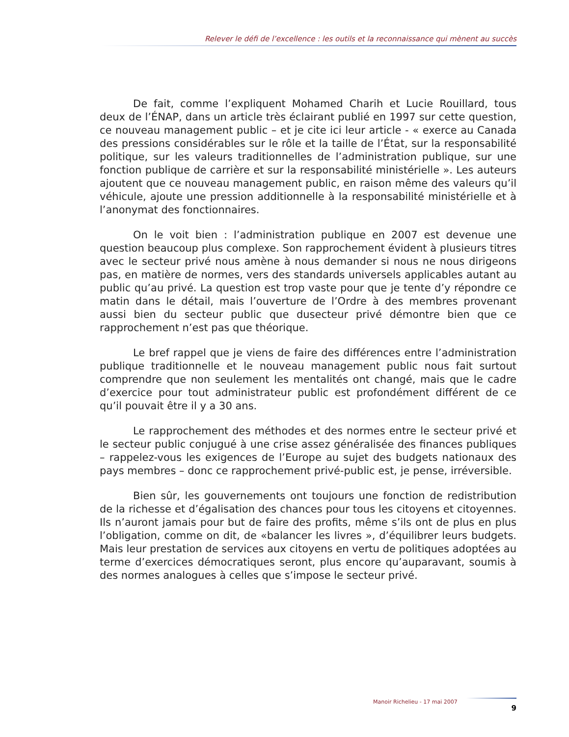Relever le défi de l’excellence : les outils et la reconnaissance qui mènent au succès
De fait, comme l’expliquent Mohamed Charih et Lucie Rouillard, tous deux de l’ÉNAP, dans un article très éclairant publié en 1997 sur cette question, ce nouveau management public – et je cite ici leur article - « exerce au Canada des pressions considérables sur le rôle et la taille de l’État, sur la responsabilité politique, sur les valeurs traditionnelles de l’administration publique, sur une fonction publique de carrière et sur la responsabilité ministérielle ». Les auteurs ajoutent que ce nouveau management public, en raison même des valeurs qu’il véhicule, ajoute une pression additionnelle à la responsabilité ministérielle et à l’anonymat des fonctionnaires.
On le voit bien : l’administration publique en 2007 est devenue une question beaucoup plus complexe. Son rapprochement évident à plusieurs titres avec le secteur privé nous amène à nous demander si nous ne nous dirigeons pas, en matière de normes, vers des standards universels applicables autant au public qu’au privé. La question est trop vaste pour que je tente d’y répondre ce matin dans le détail, mais l’ouverture de l’Ordre à des membres provenant aussi bien du secteur public que dusecteur privé démontre bien que ce rapprochement n’est pas que théorique.
Le bref rappel que je viens de faire des différences entre l’administration publique traditionnelle et le nouveau management public nous fait surtout comprendre que non seulement les mentalités ont changé, mais que le cadre d’exercice pour tout administrateur public est profondément différent de ce qu’il pouvait être il y a 30 ans.
Le rapprochement des méthodes et des normes entre le secteur privé et le secteur public conjugué à une crise assez généralisée des finances publiques – rappelez-vous les exigences de l’Europe au sujet des budgets nationaux des pays membres – donc ce rapprochement privé-public est, je pense, irréversible.
Bien sûr, les gouvernements ont toujours une fonction de redistribution de la richesse et d’égalisation des chances pour tous les citoyens et citoyennes. Ils n’auront jamais pour but de faire des profits, même s’ils ont de plus en plus l’obligation, comme on dit, de «balancer les livres », d’équilibrer leurs budgets. Mais leur prestation de services aux citoyens en vertu de politiques adoptées au terme d’exercices démocratiques seront, plus encore qu’auparavant, soumis à des normes analogues à celles que s’impose le secteur privé.
Manoir Richelieu - 17 mai 2007
9